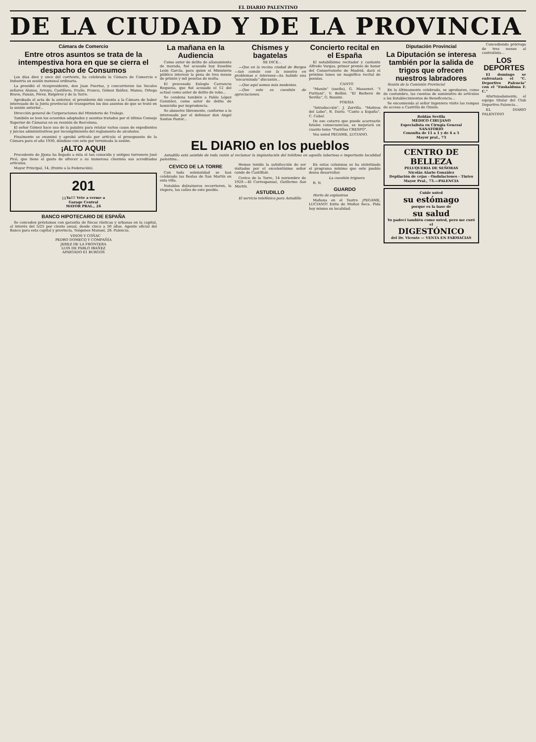EL DIARIO PALENTINO
DE LA CIUDAD Y DE LA PROVINCIA
Cámara de Comercio
Entre otros asuntos se trata de la intempestiva hora en que se cierra el despacho de Consumos
Los días diez y once del corriente, ha celebrado la Cámara de Comercio e Industria su sesión mensual ordinaria.
La presidió el vicepresidente, don Juan Puertas, y concurrieron los Vocales señores Alonso, Arroyo, Castillero, Fraile, Franco, Gómez Ibáñez, Manso, Ortega Bravo, Paisán, Pérez, Ruipérez y de la Torre.
Aprobada el acta de la anterior, el presidente dió cuenta a la Cámara de haber interesado de la Junta provincial de transportes los dos asuntos de que se trató en la sesión anterior...
Dirección general de Corporaciones del Ministerio de Trabajo.
También se leen los acuerdos adoptados y asuntos tratados por el último Consejo Superior de Cámaras en su reunión de Barcelona.
El señor Gómez hace uso de la palabra para relatar varios casos de expedientes y juicios administrativos por incumplimiento del reglamento de alcoholes.
Finalmente se examinó y aprobó artículo por artículo el presupuesto de la Cámara para el año 1930, dándose con esto por terminada la sesión.
¡ALTO AQUI!
Procedente de Jijona ha llegado a ésta el tan conocido y antiguo turronero José Picó, que tiene el gusto de ofrecer a su numerosa clientela sus acreditados artículos.
Mayor Principal, 14, (frente a la Federación).
201
¡¡¡Ya!!! Vete a verme a
Garage Central
MAYOR PRAL., 24
BANCO HIPOTECARIO DE ESPAÑA
Se conceden préstamos con garantía de fincas rústicas y urbanas en la capital, al interés del 5/25 por ciento anual, desde cinco a 50 años. Agente oficial del Banco para esta capital y provincia, Teógenes Manuel, 28. Palencia.
VINOS Y COÑAC
PEDRO DOMECQ Y COMPAÑÍA
JEREZ DE LA FRONTERA
LUIS DE PABLO IBAÑEZ
APARTADO 61 BURGOS
La mañana en la Audiencia
Como autor de delito de allanamiento de morada, fué acusado hoy Eusebio León García, para quien el Ministerio público interesó la pena de tres meses de prisión y mil pesetas de multa.
El procesado Eulogio Carrancio Requena, que fué acusado el 12 del actual como autor de delito de robo...
Se condena también a Pablo López González, como autor de delito de homicidio por imprudencia.
Se absuelve libremente, conforme a lo interesado por el defensor don Angel Santos Pastor...
Chismes y bagatelas
SE DICE...
—Que en la vecina ciudad de Burgos—tan común con la nuestra en problemas e intereses—ha habido una "encarnizada" discusión...
—Que aquí somos más modestos.
—Que esto es cuestión de apreciaciones.
Concierto recital en el España
El notabilísimo recitador y cantante Alfredo Vargas, primer premio de honor del Conservatorio de Madrid, dará el próximo lunes un magnífico recital de poesías.
CANTO
"Manón" (sueño), G. Massenet. "I Puritani", V. Bellini. "El Barbero de Sevilla", G. Rossini.
POESIA
"Introducción", J. Zorrilla. "Motivos del Lobo", R. Darío. "Canto a España", C. Cabal.
De ese catarro que puede acarrearle fatales consecuencias, se mejorará en cuanto tome "Pastillas CRESPO".
Vea usted PEGAME, LUCIANO.
EL DIARIO en los pueblos
Astudillo está asistido de toda razón al reclamar la implantación del teléfono en aquella laboriosa e importante localidad palentina...
CEVICO DE LA TORRE
Con toda solemnidad se han celebrado las fiestas de San Martín en esta villa.
Notables dulzaineros recorrieron, la víspera, las calles de este pueblo.
Hemos tenido la satisfacción de ser visitados por el excelentísimo señor conde de Castilfalé.
Cevico de la Torre, 14 noviembre de 1929.—El Corresponsal, Guillermo San Martín.
ASTUDILLO
El servicio telefónico para Astudillo
En estas columnas se ha sintetizado el programa mínimo que este pueblo desea desarrollar.
La cuestión triguera
R. N.
GUARDO
Hurto de explosivos
Mañana en el Teatro ¡PEGAME, LUCIANO! Exito de Muñoz Seca. Pida hoy mismo su localidad.
Diputación Provincial
La Diputación se interesa también por la salida de trigos que ofrecen nuestros labradores
Sesión de la Comisión Provincial
En la últimamente celebrada, se aprobaron, como de costumbre, las cuentas de suministro de artículos a los Establecimientos de Beneficencia...
Se encomienda al señor Ingeniero visite las rampas de acceso a Castrillo de Onielo.
Roldán Sevilla
MÉDICO CIRUJANO
Especialista en Cirugía General
SANATORIO
Consulta de 11 a 1 y de 4 a 5
Mayor pral., 73
CENTRO DE BELLEZA
PELUQUERIA DE SEÑORAS
Nicolás Alario González
Depilación de cejas - Ondulaciones - Tintes
Mayor Pral., 73.—PALENCIA
Cuide usted
su estómago
porque es la base de
su salud
Yo padecí también como usted, pero me curó el
DIGESTÓNICO
del Dr. Vicente — VENTA EN FARMACIAS
Concediendo prórroga de tres meses al contratista...
LOS DEPORTES
El domingo se enfrentará el "C. Deportivo Palencia" con el "Euskalduna F. C."
Afortunadamente, el equipo titular del Club Deportivo Palencia...
EL DIARIO PALENTINO